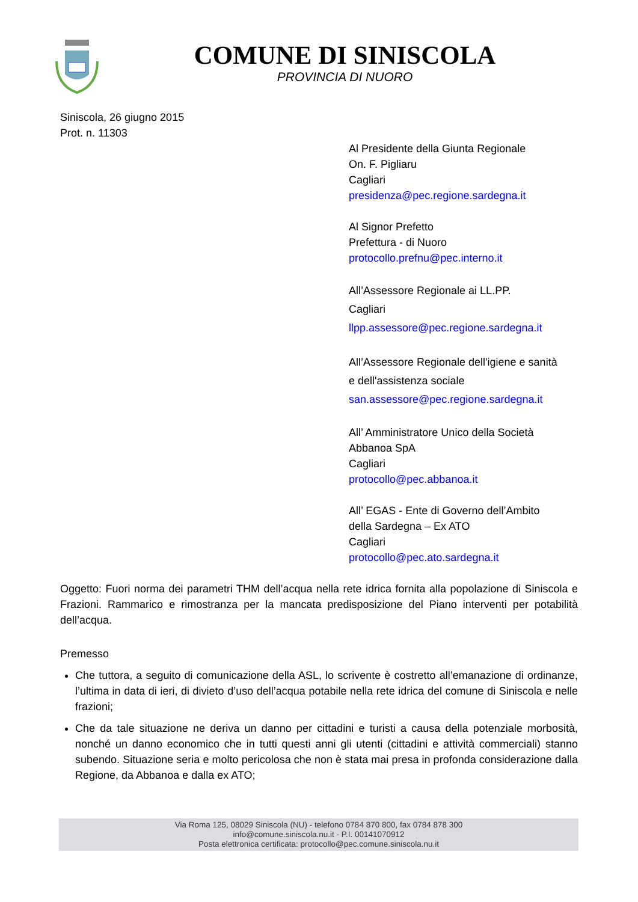COMUNE DI SINISCOLA
PROVINCIA DI NUORO
Siniscola, 26 giugno 2015
Prot. n. 11303
Al Presidente della Giunta Regionale
On. F. Pigliaru
Cagliari
presidenza@pec.regione.sardegna.it
Al Signor Prefetto
Prefettura - di Nuoro
protocollo.prefnu@pec.interno.it
All’Assessore Regionale ai LL.PP.
Cagliari
llpp.assessore@pec.regione.sardegna.it
All’Assessore Regionale dell'igiene e sanità
e dell'assistenza sociale
san.assessore@pec.regione.sardegna.it
All’ Amministratore Unico della Società
Abbanoa SpA
Cagliari
protocollo@pec.abbanoa.it
All’ EGAS - Ente di Governo dell’Ambito
della Sardegna – Ex ATO
Cagliari
protocollo@pec.ato.sardegna.it
Oggetto: Fuori norma dei parametri THM dell’acqua nella rete idrica fornita alla popolazione di Siniscola e Frazioni. Rammarico e rimostranza per la mancata predisposizione del Piano interventi per potabilità dell’acqua.
Premesso
Che tuttora, a seguito di comunicazione della ASL, lo scrivente è costretto all’emanazione di ordinanze, l’ultima in data di ieri, di divieto d’uso dell’acqua potabile nella rete idrica del comune di Siniscola e nelle frazioni;
Che da tale situazione ne deriva un danno per cittadini e turisti a causa della potenziale morbosità, nonché un danno economico che in tutti questi anni gli utenti (cittadini e attività commerciali) stanno subendo. Situazione seria e molto pericolosa che non è stata mai presa in profonda considerazione dalla Regione, da Abbanoa e dalla ex ATO;
Via Roma 125, 08029 Siniscola (NU) - telefono 0784 870 800, fax 0784 878 300
info@comune.siniscola.nu.it - P.I. 00141070912
Posta elettronica certificata: protocollo@pec.comune.siniscola.nu.it